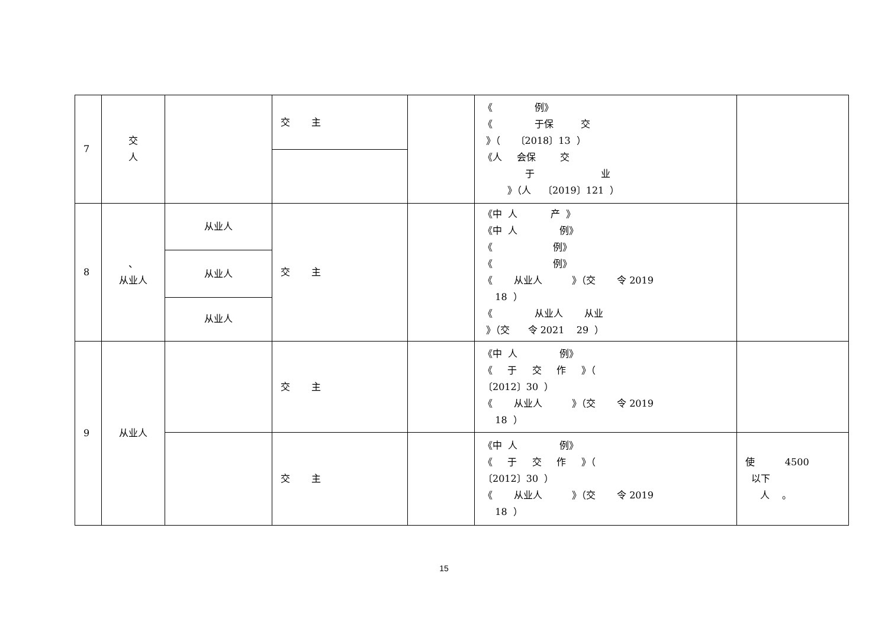| 7 | 交 人 | | 交 主 | | 《 例》 《 于保 交 》（ 〔2018〕13 ） 《人 会保 交 于 业 》（人 〔2019〕121 ） | |
| 8 | 、 从业人 | 从业人 | 交 主 | | 《中 人 产 》 《中 人 例》 《 例》 《 例》 《 从业人 》（交 令 2019 18 ） 《 从业人 从业 》（交 令 2021 29 ） | |
| | | 从业人 | | | | |
| | | 从业人 | | | | |
| 9 | 从业人 | | 交 主 | | 《中 人 例》 《 于 交 作 》（ 〔2012〕30 ） 《 从业人 》（交 令 2019 18 ） | |
| | | | 交 主 | | 《中 人 例》 《 于 交 作 》（ 〔2012〕30 ） 《 从业人 》（交 令 2019 18 ） | 使 4500 以下 人 。 |
15